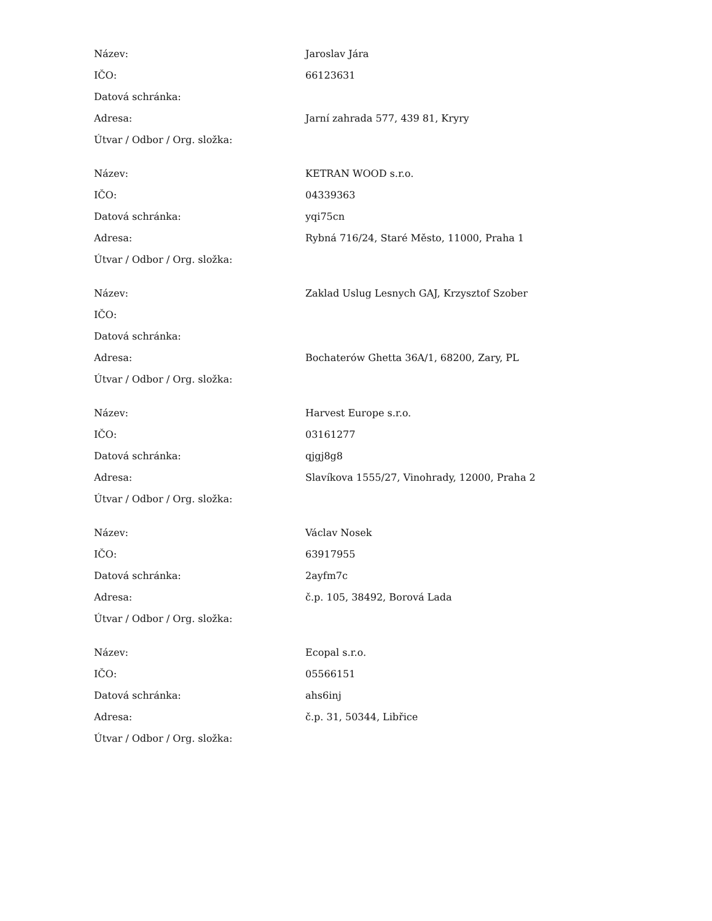| Název: | Jaroslav Jára |
| IČO: | 66123631 |
| Datová schránka: | |
| Adresa: | Jarní zahrada 577, 439 81, Kryry |
| Útvar / Odbor / Org. složka: | |
| Název: | KETRAN WOOD s.r.o. |
| IČO: | 04339363 |
| Datová schránka: | yqi75cn |
| Adresa: | Rybná 716/24, Staré Město, 11000, Praha 1 |
| Útvar / Odbor / Org. složka: | |
| Název: | Zaklad Uslug Lesnych GAJ, Krzysztof Szober |
| IČO: | |
| Datová schránka: | |
| Adresa: | Bochaterów Ghetta 36A/1, 68200, Zary, PL |
| Útvar / Odbor / Org. složka: | |
| Název: | Harvest Europe s.r.o. |
| IČO: | 03161277 |
| Datová schránka: | qjgj8g8 |
| Adresa: | Slavíkova 1555/27, Vinohrady, 12000, Praha 2 |
| Útvar / Odbor / Org. složka: | |
| Název: | Václav Nosek |
| IČO: | 63917955 |
| Datová schránka: | 2ayfm7c |
| Adresa: | č.p. 105, 38492, Borová Lada |
| Útvar / Odbor / Org. složka: | |
| Název: | Ecopal s.r.o. |
| IČO: | 05566151 |
| Datová schránka: | ahs6inj |
| Adresa: | č.p. 31, 50344, Libřice |
| Útvar / Odbor / Org. složka: | |